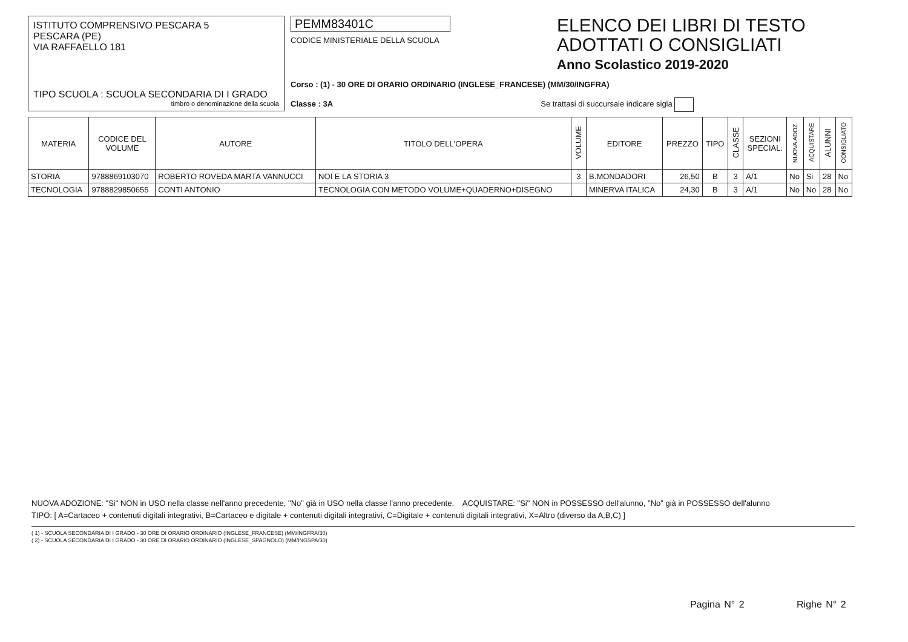ISTITUTO COMPRENSIVO PESCARA 5
PESCARA (PE)
VIA RAFFAELLO 181
TIPO SCUOLA : SCUOLA SECONDARIA DI I GRADO
timbro o denominazione della scuola
PEMM83401C
CODICE MINISTERIALE DELLA SCUOLA
Corso : (1) - 30 ORE DI ORARIO ORDINARIO (INGLESE_FRANCESE) (MM/30/INGFRA)
Classe : 3A Se trattasi di succursale indicare sigla
ELENCO DEI LIBRI DI TESTO
ADOTTATI O CONSIGLIATI
Anno Scolastico 2019-2020
| MATERIA | CODICE DEL VOLUME | AUTORE | TITOLO DELL'OPERA | VOLUME | EDITORE | PREZZO | TIPO | CLASSE | SEZIONI SPECIAL. | NUOVA ADOZ. | ACQUISTARE | ALUNNI | CONSIGLIATO |
| --- | --- | --- | --- | --- | --- | --- | --- | --- | --- | --- | --- | --- | --- |
| STORIA | 9788869103070 | ROBERTO ROVEDA MARTA VANNUCCI | NOI E LA STORIA 3 | 3 | B.MONDADORI | 26,50 | B | 3 | A/1 | No | Si | 28 | No |
| TECNOLOGIA | 9788829850655 | CONTI ANTONIO | TECNOLOGIA CON METODO VOLUME+QUADERNO+DISEGNO | | MINERVA ITALICA | 24,30 | B | 3 | A/1 | No | No | 28 | No |
NUOVA ADOZIONE: "Si" NON in USO nella classe nell'anno precedente, "No" già in USO nella classe l'anno precedente. ACQUISTARE: "Si" NON in POSSESSO dell'alunno, "No" già in POSSESSO dell'alunno
TIPO: [ A=Cartaceo + contenuti digitali integrativi, B=Cartaceo e digitale + contenuti digitali integrativi, C=Digitale + contenuti digitali integrativi, X=Altro (diverso da A,B,C) ]
( 1) - SCUOLA SECONDARIA DI I GRADO - 30 ORE DI ORARIO ORDINARIO (INGLESE_FRANCESE) (MM/INGFRA/30)
( 2) - SCUOLA SECONDARIA DI I GRADO - 30 ORE DI ORARIO ORDINARIO (INGLESE_SPAGNOLO) (MM/INGSPA/30)
Pagina N° 2 Righe N° 2